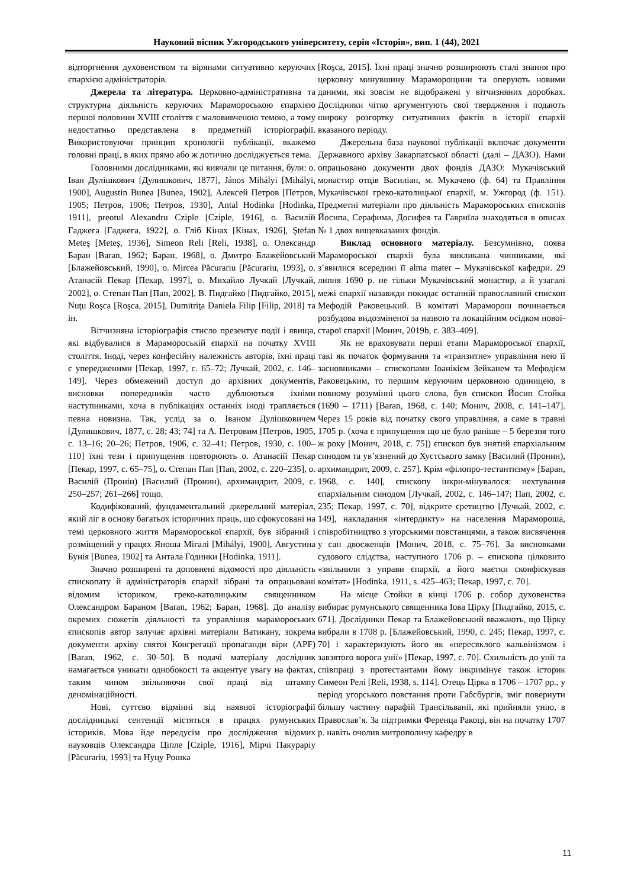Науковий вісник Ужгородського університету, серія «Історія», вип. 1 (44), 2021
відторгнення духовенством та вірянами ситуативно керуючих єпархією адміністраторів.
Джерела та література. Церковно-адміністративна та структурна діяльність керуючих Мараморoською єпархією першої половини XVIII століття є маловивченою темою, а тому недостатньо представлена в предметній історіографії. Використовуючи принцип хронології публікації, вкажемо головні праці, в яких прямо або ж дотично досліджується тема.
Головними дослідниками, які вивчали це питання, були: о. Іван Дулішкович [Дулишкович, 1877], János Mihályi [Mihályi, 1900], Augustin Bunea [Bunea, 1902], Алексей Петров [Петров, 1905; Петров, 1906; Петров, 1930], Antal Hodinka [Hodinka, 1911], preotul Alexandru Cziple [Cziple, 1916], о. Василій Гаджега [Гаджега, 1922], о. Гліб Кінах [Кінах, 1926], Ştefan Meteş [Meteş, 1936], Simeon Reli [Reli, 1938], о. Олександр Баран [Baran, 1962; Баран, 1968], о. Дмитро Блажейовський [Блажейовський, 1990], о. Mircea Păcurariu [Păcurariu, 1993], о. Атанасій Пекар [Пекар, 1997], о. Михайло Лучкай [Лучкай, 2002], о. Степан Пап [Пап, 2002], В. Пидгайко [Пидгайко, 2015], Nuţu Roşca [Roşca, 2015], Dumitriţa Daniela Filip [Filip, 2018] та ін.
Вітчизняна історіографія стисло презентує події і явища, які відбувалися в Марамороській єпархії на початку XVIII століття. Іноді, через конфесійну належність авторів, їхні праці є упередженими [Пекар, 1997, с. 65–72; Лучкай, 2002, с. 146–149]. Через обмежений доступ до архівних документів, висновки попередників часто дублюються їхніми наступниками, хоча в публікаціях останніх іноді трапляється певна новизна. Так, услід за о. Іваном Дулішковичем [Дулишкович, 1877, с. 28; 43; 74] та А. Петровим [Петров, 1905, с. 13–16; 20–26; Петров, 1906, с. 32–41; Петров, 1930, с. 100–110] їхні тези і припущення повторюють о. Атанасій Пекар [Пекар, 1997, с. 65–75], о. Степан Пап [Пап, 2002, с. 220–235], о. Василій (Пронін) [Василий (Пронин), архимандрит, 2009, с. 250–257; 261–266] тощо.
Кодифікований, фундаментальний джерельний матеріал, який ліг в основу багатьох історичних праць, що сфокусовані на темі церковного життя Марамороської єпархії, був зібраний і розміщений у працях Яноша Мігалі [Mihályi, 1900], Августина Бунія [Bunea, 1902] та Антала Годинки [Hodinka, 1911].
Значно розширені та доповнені відомості про діяльність єпископату й адміністраторів єпархії зібрані та опрацьовані відомим істориком, греко-католицьким священником Олександром Бараном [Baran, 1962; Баран, 1968]. До аналізу окремих сюжетів діяльності та управління мараморoських єпископів автор залучає архівні матеріали Ватикану, зокрема документи архіву святої Конгрегації пропаганди віри (APF) [Baran, 1962, с. 30–50]. В подачі матеріалу дослідник намагається уникати однобокості та акцентує увагу на фактах, таким чином звільняючи свої праці від штампу деномінаційності.
Нові, суттєво відмінні від наявної історіографії дослідницькі сентенції містяться в працях румунських істориків. Мова йде передусім про дослідження відомих науковців Олександра Ціпле [Cziple, 1916], Мірчі Пакураріу [Păcurariu, 1993] та Нуцу Рошка
[Roşca, 2015]. Їхні праці значно розширюють сталі знання про церковну минувшину Мараморощини та оперують новими даними, які зовсім не відображені у вітчизняних доробках. Дослідники чітко аргументують свої твердження і подають широку розгортку ситуативних фактів в історії єпархії вказаного періоду.
Джерельна база наукової публікації включає документи Державного архіву Закарпатської області (далі – ДАЗО). Нами опрацьовано документи двох фондів ДАЗО: Мукачівський монастир отців Василіан, м. Мукачево (ф. 64) та Правління Мукачівської греко-католицької єпархії, м. Ужгород (ф. 151). Предметні матеріали про діяльність Мараморoських єпископів Йосипа, Серафима, Досифея та Гавриїла знаходяться в описах № 1 двох вищевказаних фондів.
Виклад основного матеріалу. Безсумнівно, поява Марамороської єпархії була викликана чинниками, які з’явилися всередині її alma mater – Мукачівської кафедри. 29 липня 1690 р. не тільки Мукачівський монастир, а й узагалі межі єпархії назавжди покидає останній православний єпископ Мефодій Раковецький. В комітаті Марамoрош починається розбудова видозміненої за назвою та локаційним осідком нової-старої єпархії [Монич, 2019b, с. 383–409].
Як не враховувати перші етапи Марамороської єпархії, такі як початок формування та «транзитне» управління нею її засновниками – єпископами Іоанікієм Зейканем та Мефодієм Раковецьким, то першим керуючим церковною одиницею, в повному розумінні цього слова, був єпископ Йосип Стойка (1690 – 1711) [Baran, 1968, с. 140; Монич, 2008, с. 141–147]. Через 15 років від початку свого управління, а саме в травні 1705 р. (хоча є припущення що це було раніше – 5 березня того ж року [Монич, 2018, с. 75]) єпископ був знятий єпархіальним синодом та ув’язнений до Хустського замку [Василий (Пронин), архимандрит, 2009, с. 257]. Крім «філопро-тестантизму» [Баран, 1968, с. 140], єпископу інкри-мінувалося: нехтування єпархіальним синодом [Лучкай, 2002, с. 146–147; Пап, 2002, с. 235; Пекар, 1997, с. 70], відкрите єретицтво [Лучкай, 2002, с. 149], накладання «інтердикту» на населення Марамороша, співробітництво з угорськими повстанцями, а також висвячення у сан двоєженців [Монич, 2018, с. 75–76]. За висновками судового слідства, наступного 1706 р. – єпископа цілковито «звільнили з управи єпархії, а його маєтки сконфіскував комітат» [Hodinka, 1911, s. 425–463; Пекар, 1997, с. 70].
На місце Стойки в кінці 1706 р. собор духовенства вибирає румунського священника Іова Цірку [Пидгайко, 2015, с. 671]. Дослідники Пекар та Блажейовський вважають, що Цірку вибрали в 1708 р. [Блажейовський, 1990, с. 245; Пекар, 1997, с. 70] і характеризують його як «пересяклого кальвінізмом і завзятого ворога унії» [Пекар, 1997, с. 70]. Схильність до унії та співпраці з протестантами йому інкримінує також історик Симеон Релі [Reli, 1938, s. 114]. Отець Цірка в 1706 – 1707 рр., у період угорського повстання проти Габсбургів, зміг повернути більшу частину парафій Трансільванії, які прийняли унію, в Православ’я. За підтримки Ференца Ракоці, він на початку 1707 р. навіть очолив митрополичу кафедру в
11